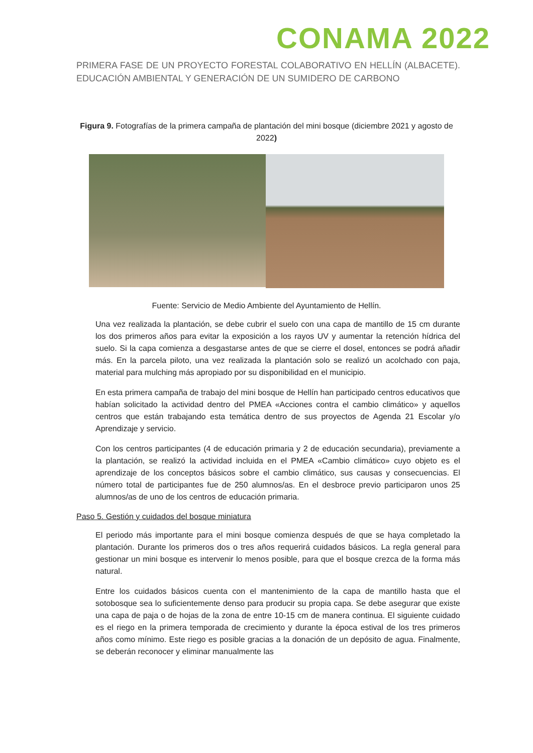CONAMA 2022
PRIMERA FASE DE UN PROYECTO FORESTAL COLABORATIVO EN HELLÍN (ALBACETE). EDUCACIÓN AMBIENTAL Y GENERACIÓN DE UN SUMIDERO DE CARBONO
Figura 9. Fotografías de la primera campaña de plantación del mini bosque (diciembre 2021 y agosto de 2022)
Fuente: Servicio de Medio Ambiente del Ayuntamiento de Hellín.
Una vez realizada la plantación, se debe cubrir el suelo con una capa de mantillo de 15 cm durante los dos primeros años para evitar la exposición a los rayos UV y aumentar la retención hídrica del suelo. Si la capa comienza a desgastarse antes de que se cierre el dosel, entonces se podrá añadir más. En la parcela piloto, una vez realizada la plantación solo se realizó un acolchado con paja, material para mulching más apropiado por su disponibilidad en el municipio.
En esta primera campaña de trabajo del mini bosque de Hellín han participado centros educativos que habían solicitado la actividad dentro del PMEA «Acciones contra el cambio climático» y aquellos centros que están trabajando esta temática dentro de sus proyectos de Agenda 21 Escolar y/o Aprendizaje y servicio.
Con los centros participantes (4 de educación primaria y 2 de educación secundaria), previamente a la plantación, se realizó la actividad incluida en el PMEA «Cambio climático» cuyo objeto es el aprendizaje de los conceptos básicos sobre el cambio climático, sus causas y consecuencias. El número total de participantes fue de 250 alumnos/as. En el desbroce previo participaron unos 25 alumnos/as de uno de los centros de educación primaria.
Paso 5. Gestión y cuidados del bosque miniatura
El periodo más importante para el mini bosque comienza después de que se haya completado la plantación. Durante los primeros dos o tres años requerirá cuidados básicos. La regla general para gestionar un mini bosque es intervenir lo menos posible, para que el bosque crezca de la forma más natural.
Entre los cuidados básicos cuenta con el mantenimiento de la capa de mantillo hasta que el sotobosque sea lo suficientemente denso para producir su propia capa. Se debe asegurar que existe una capa de paja o de hojas de la zona de entre 10-15 cm de manera continua. El siguiente cuidado es el riego en la primera temporada de crecimiento y durante la época estival de los tres primeros años como mínimo. Este riego es posible gracias a la donación de un depósito de agua. Finalmente, se deberán reconocer y eliminar manualmente las